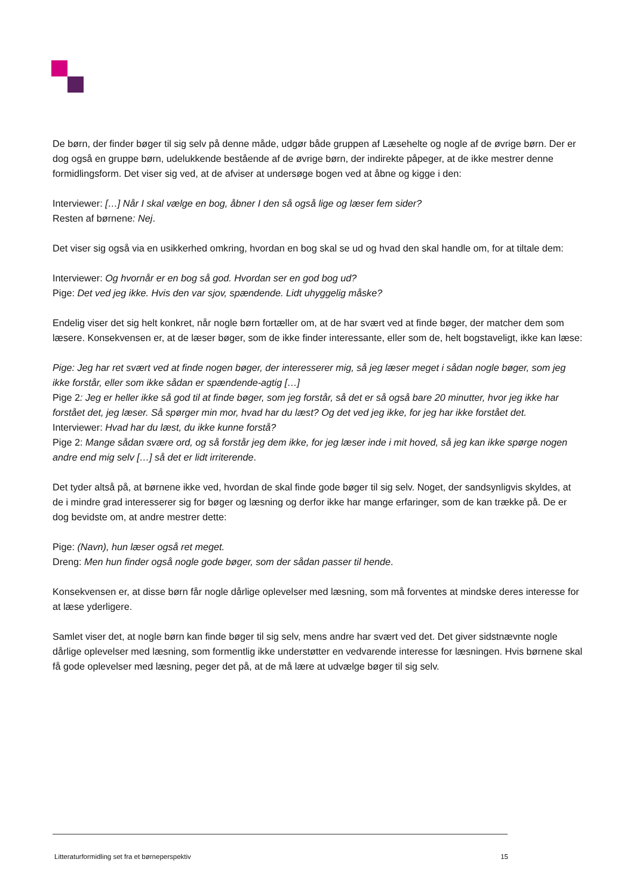De børn, der finder bøger til sig selv på denne måde, udgør både gruppen af Læsehelte og nogle af de øvrige børn. Der er dog også en gruppe børn, udelukkende bestående af de øvrige børn, der indirekte påpeger, at de ikke mestrer denne formidlingsform. Det viser sig ved, at de afviser at undersøge bogen ved at åbne og kigge i den:
Interviewer: […] Når I skal vælge en bog, åbner I den så også lige og læser fem sider?
Resten af børnene: Nej.
Det viser sig også via en usikkerhed omkring, hvordan en bog skal se ud og hvad den skal handle om, for at tiltale dem:
Interviewer: Og hvornår er en bog så god. Hvordan ser en god bog ud?
Pige: Det ved jeg ikke. Hvis den var sjov, spændende. Lidt uhyggelig måske?
Endelig viser det sig helt konkret, når nogle børn fortæller om, at de har svært ved at finde bøger, der matcher dem som læsere. Konsekvensen er, at de læser bøger, som de ikke finder interessante, eller som de, helt bogstaveligt, ikke kan læse:
Pige: Jeg har ret svært ved at finde nogen bøger, der interesserer mig, så jeg læser meget i sådan nogle bøger, som jeg ikke forstår, eller som ikke sådan er spændende-agtig […]
Pige 2: Jeg er heller ikke så god til at finde bøger, som jeg forstår, så det er så også bare 20 minutter, hvor jeg ikke har forstået det, jeg læser. Så spørger min mor, hvad har du læst? Og det ved jeg ikke, for jeg har ikke forstået det.
Interviewer: Hvad har du læst, du ikke kunne forstå?
Pige 2: Mange sådan svære ord, og så forstår jeg dem ikke, for jeg læser inde i mit hoved, så jeg kan ikke spørge nogen andre end mig selv […] så det er lidt irriterende.
Det tyder altså på, at børnene ikke ved, hvordan de skal finde gode bøger til sig selv. Noget, der sandsynligvis skyldes, at de i mindre grad interesserer sig for bøger og læsning og derfor ikke har mange erfaringer, som de kan trække på. De er dog bevidste om, at andre mestrer dette:
Pige: (Navn), hun læser også ret meget.
Dreng: Men hun finder også nogle gode bøger, som der sådan passer til hende.
Konsekvensen er, at disse børn får nogle dårlige oplevelser med læsning, som må forventes at mindske deres interesse for at læse yderligere.
Samlet viser det, at nogle børn kan finde bøger til sig selv, mens andre har svært ved det. Det giver sidstnævnte nogle dårlige oplevelser med læsning, som formentlig ikke understøtter en vedvarende interesse for læsningen. Hvis børnene skal få gode oplevelser med læsning, peger det på, at de må lære at udvælge bøger til sig selv.
Litteraturformidling set fra et børneperspektiv 15